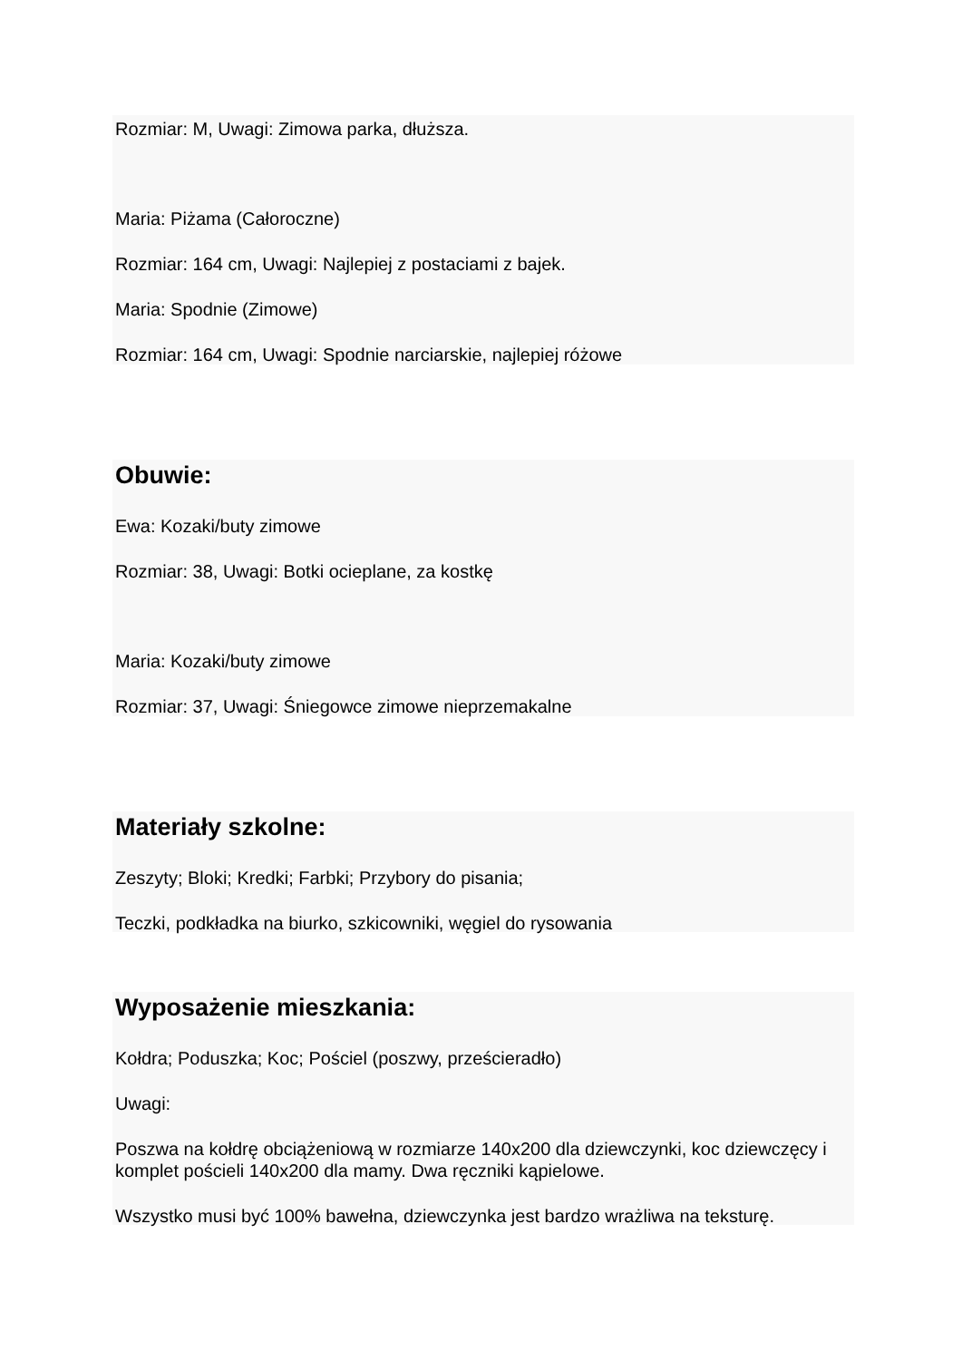Rozmiar: M, Uwagi: Zimowa parka, dłuższa.
Maria: Piżama (Całoroczne)
Rozmiar: 164 cm, Uwagi: Najlepiej z postaciami z bajek.
Maria: Spodnie (Zimowe)
Rozmiar: 164 cm, Uwagi: Spodnie narciarskie, najlepiej różowe
Obuwie:
Ewa: Kozaki/buty zimowe
Rozmiar: 38, Uwagi: Botki ocieplane, za kostkę
Maria: Kozaki/buty zimowe
Rozmiar: 37, Uwagi: Śniegowce zimowe nieprzemakalne
Materiały szkolne:
Zeszyty; Bloki; Kredki; Farbki; Przybory do pisania;
Teczki, podkładka na biurko, szkicowniki, węgiel do rysowania
Wyposażenie mieszkania:
Kołdra; Poduszka; Koc; Pościel (poszwy, prześcieradło)
Uwagi:
Poszwa na kołdrę obciążeniową w rozmiarze 140x200 dla dziewczynki, koc dziewczęcy i komplet pościeli 140x200 dla mamy. Dwa ręczniki kąpielowe.
Wszystko musi być 100% bawełna, dziewczynka jest bardzo wrażliwa na teksturę.